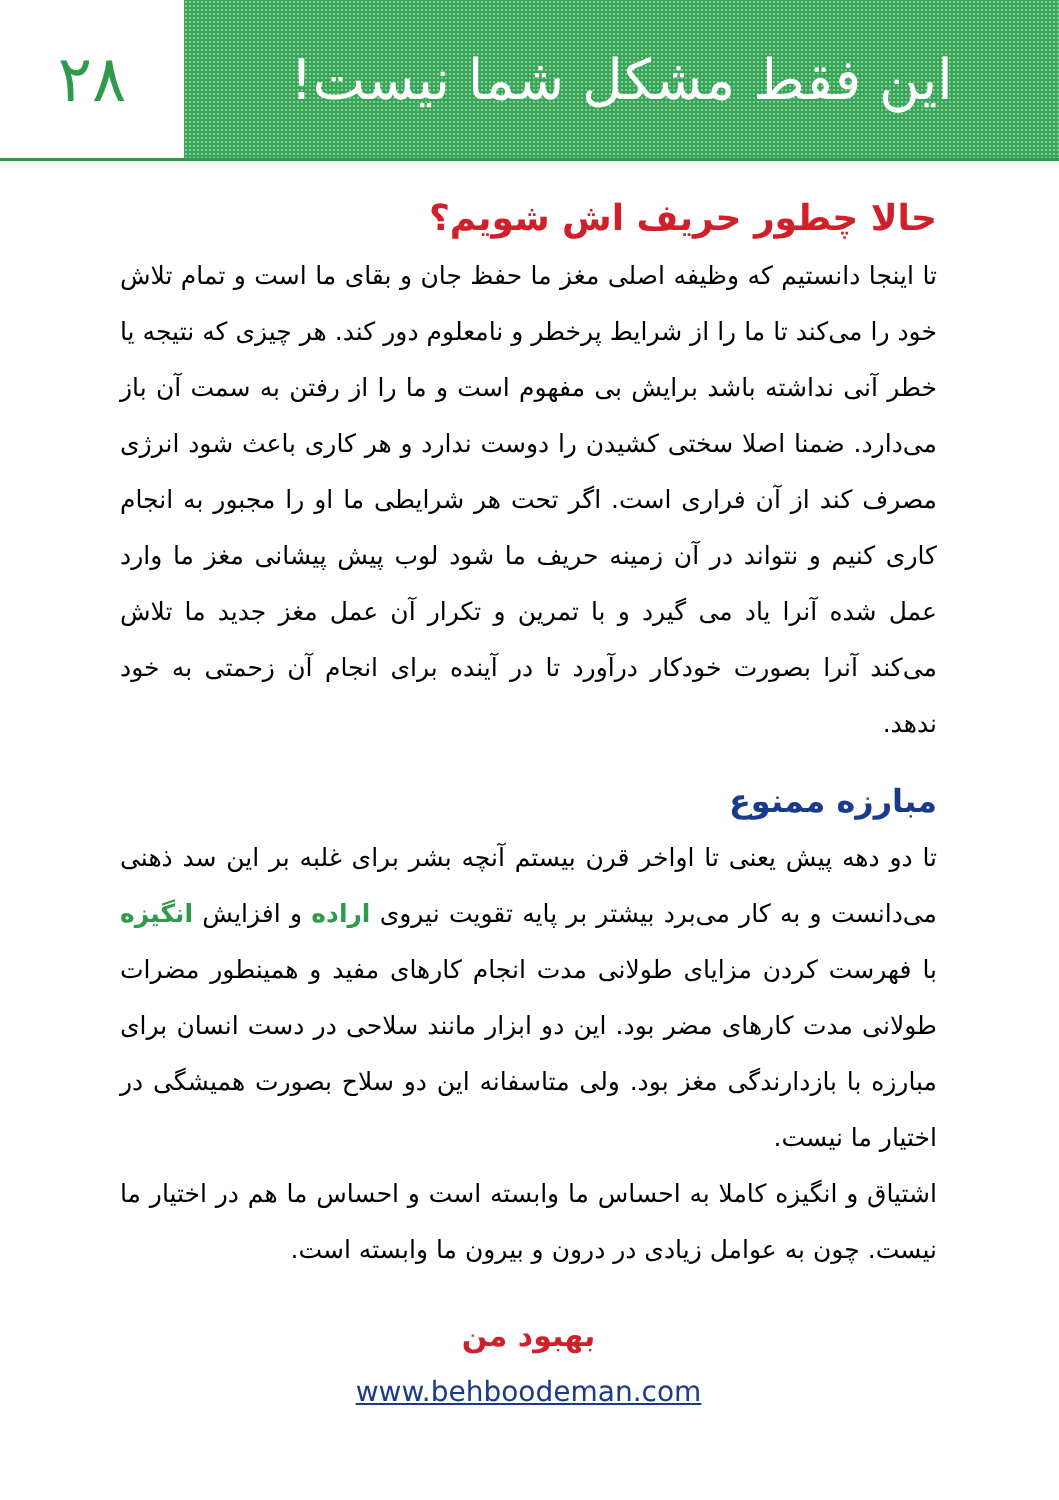این فقط مشکل شما نیست! ۲۸
حالا چطور حریف اش شویم؟
تا اینجا دانستیم که وظیفه اصلی مغز ما حفظ جان و بقای ما است و تمام تلاش خود را می‌کند تا ما را از شرایط پرخطر و نامعلوم دور کند. هر چیزی که نتیجه یا خطر آنی نداشته باشد برایش بی مفهوم است و ما را از رفتن به سمت آن باز می‌دارد. ضمنا اصلا سختی کشیدن را دوست ندارد و هر کاری باعث شود انرژی مصرف کند از آن فراری است. اگر تحت هر شرایطی ما او را مجبور به انجام کاری کنیم و نتواند در آن زمینه حریف ما شود لوب پیش پیشانی مغز ما وارد عمل شده آنرا یاد می گیرد و با تمرین و تکرار آن عمل مغز جدید ما تلاش می‌کند آنرا بصورت خودکار درآورد تا در آینده برای انجام آن زحمتی به خود ندهد.
مبارزه ممنوع
تا دو دهه پیش یعنی تا اواخر قرن بیستم آنچه بشر برای غلبه بر این سد ذهنی می‌دانست و به کار می‌برد بیشتر بر پایه تقویت نیروی اراده و افزایش انگیزه با فهرست کردن مزایای طولانی مدت انجام کارهای مفید و همینطور مضرات طولانی مدت کارهای مضر بود. این دو ابزار مانند سلاحی در دست انسان برای مبارزه با بازدارندگی مغز بود. ولی متاسفانه این دو سلاح بصورت همیشگی در اختیار ما نیست.
اشتیاق و انگیزه کاملا به احساس ما وابسته است و احساس ما هم در اختیار ما نیست. چون به عوامل زیادی در درون و بیرون ما وابسته است.
بهبود من
www.behboodeman.com